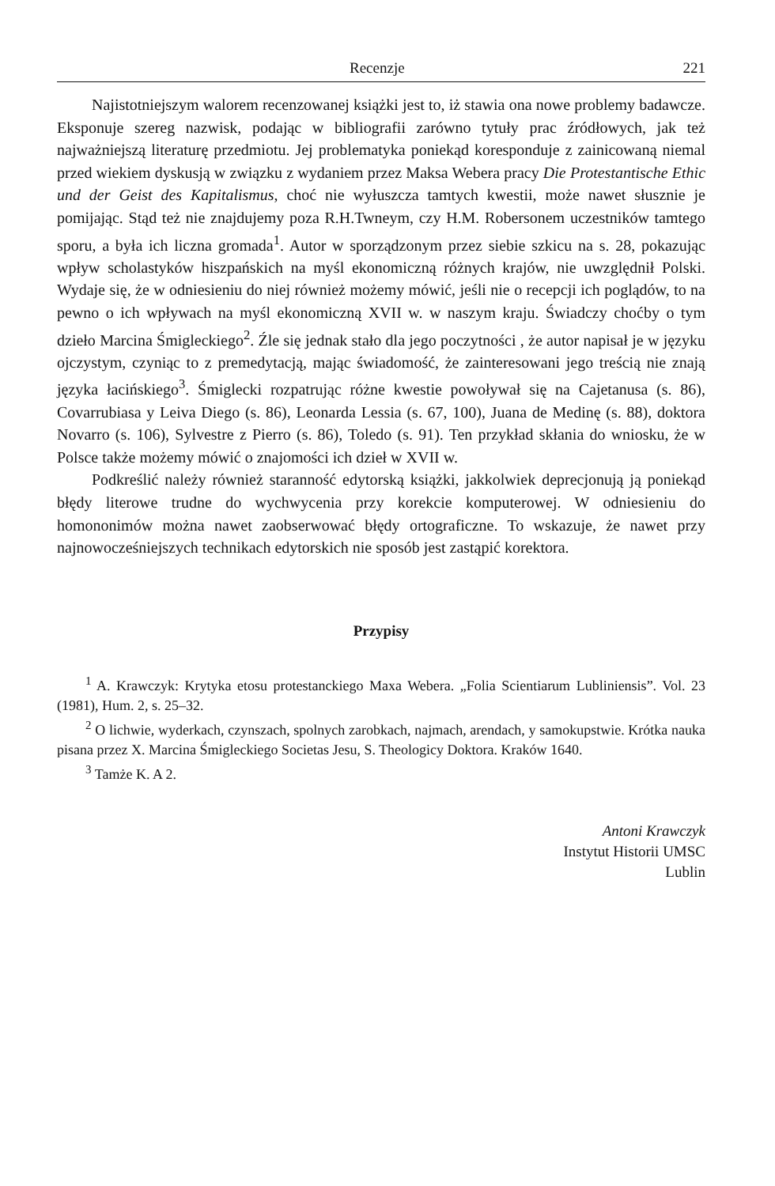Recenzje 221
Najistotniejszym walorem recenzowanej książki jest to, iż stawia ona nowe problemy badawcze. Eksponuje szereg nazwisk, podając w bibliografii zarówno tytuły prac źródłowych, jak też najważniejszą literaturę przedmiotu. Jej problematyka poniekąd koresponduje z zainicowaną niemal przed wiekiem dyskusją w związku z wydaniem przez Maksa Webera pracy Die Protestantische Ethic und der Geist des Kapitalismus, choć nie wyłuszcza tamtych kwestii, może nawet słusznie je pomijając. Stąd też nie znajdujemy poza R.H.Twneym, czy H.M. Robersonem uczestników tamtego sporu, a była ich liczna gromada<sup>1</sup>. Autor w sporządzonym przez siebie szkicu na s. 28, pokazując wpływ scholastyków hiszpańskich na myśl ekonomiczną różnych krajów, nie uwzględnił Polski. Wydaje się, że w odniesieniu do niej również możemy mówić, jeśli nie o recepcji ich poglądów, to na pewno o ich wpływach na myśl ekonomiczną XVII w. w naszym kraju. Świadczy choćby o tym dzieło Marcina Śmigleckiego<sup>2</sup>. Źle się jednak stało dla jego poczytności , że autor napisał je w języku ojczystym, czyniąc to z premedytacją, mając świadomość, że zainteresowani jego treścią nie znają języka łacińskiego<sup>3</sup>. Śmiglecki rozpatrując różne kwestie powoływał się na Cajetanusa (s. 86), Covarrubiasa y Leiva Diego (s. 86), Leonarda Lessia (s. 67, 100), Juana de Medinę (s. 88), doktora Novarro (s. 106), Sylvestre z Pierro (s. 86), Toledo (s. 91). Ten przykład skłania do wniosku, że w Polsce także możemy mówić o znajomości ich dzieł w XVII w.
Podkreślić należy również staranność edytorską książki, jakkolwiek deprecjonują ją poniekąd błędy literowe trudne do wychwycenia przy korekcie komputerowej. W odniesieniu do homononimów można nawet zaobserwować błędy ortograficzne. To wskazuje, że nawet przy najnowocześniejszych technikach edytorskich nie sposób jest zastąpić korektora.
Przypisy
<sup>1</sup> A. Krawczyk: Krytyka etosu protestanckiego Maxa Webera. „Folia Scientiarum Lubliniensis”. Vol. 23 (1981), Hum. 2, s. 25–32.
<sup>2</sup> O lichwie, wyderkach, czynszach, spolnych zarobkach, najmach, arendach, y samokupstwie. Krótka nauka pisana przez X. Marcina Śmigleckiego Societas Jesu, S. Theologicy Doktora. Kraków 1640.
<sup>3</sup> Tamże K. A 2.
Antoni Krawczyk
Instytut Historii UMSC
Lublin